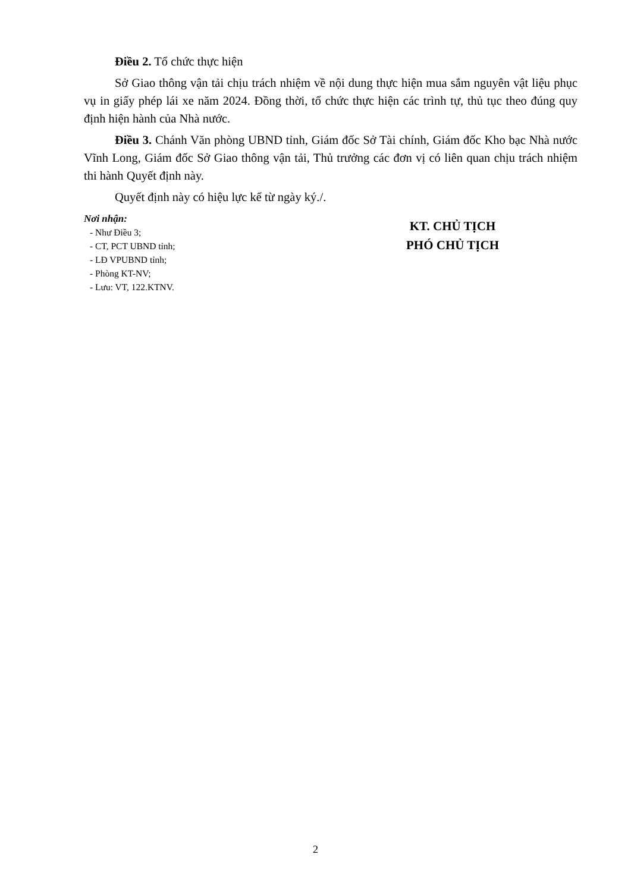Điều 2. Tổ chức thực hiện
Sở Giao thông vận tải chịu trách nhiệm về nội dung thực hiện mua sắm nguyên vật liệu phục vụ in giấy phép lái xe năm 2024. Đồng thời, tổ chức thực hiện các trình tự, thủ tục theo đúng quy định hiện hành của Nhà nước.
Điều 3. Chánh Văn phòng UBND tỉnh, Giám đốc Sở Tài chính, Giám đốc Kho bạc Nhà nước Vĩnh Long, Giám đốc Sở Giao thông vận tải, Thủ trưởng các đơn vị có liên quan chịu trách nhiệm thi hành Quyết định này.
Quyết định này có hiệu lực kể từ ngày ký./.
Nơi nhận:
- Như Điều 3;
- CT, PCT UBND tỉnh;
- LĐ VPUBND tỉnh;
- Phòng KT-NV;
- Lưu: VT, 122.KTNV.
KT. CHỦ TỊCH
PHÓ CHỦ TỊCH
2